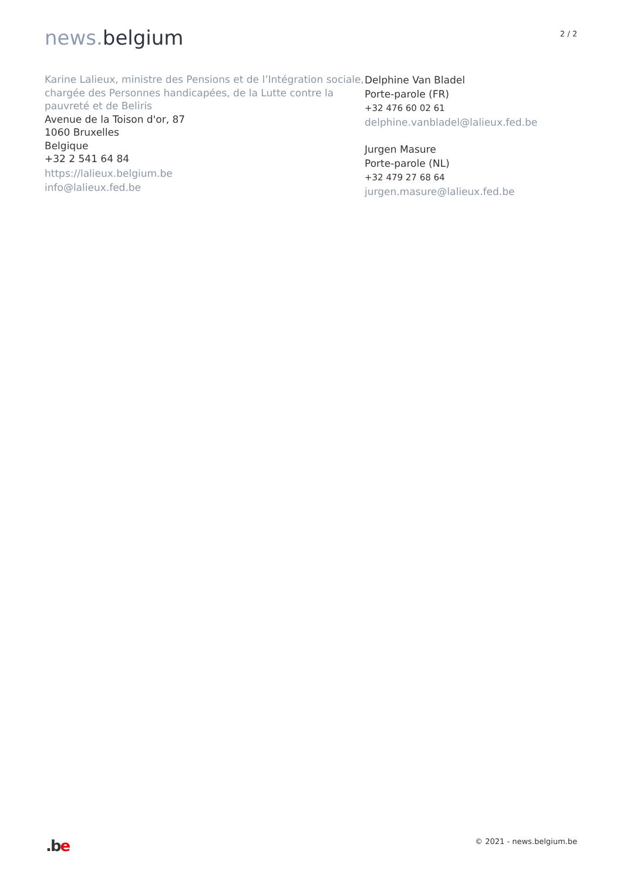news. belgium
2 / 2
Karine Lalieux, ministre des Pensions et de l’Intégration sociale, chargée des Personnes handicapées, de la Lutte contre la pauvreté et de Beliris
Avenue de la Toison d'or, 87
1060 Bruxelles
Belgique
+32 2 541 64 84
https://lalieux.belgium.be
info@lalieux.fed.be
Delphine Van Bladel
Porte-parole (FR)
+32 476 60 02 61
delphine.vanbladel@lalieux.fed.be
Jurgen Masure
Porte-parole (NL)
+32 479 27 68 64
jurgen.masure@lalieux.fed.be
.be
© 2021 - news.belgium.be